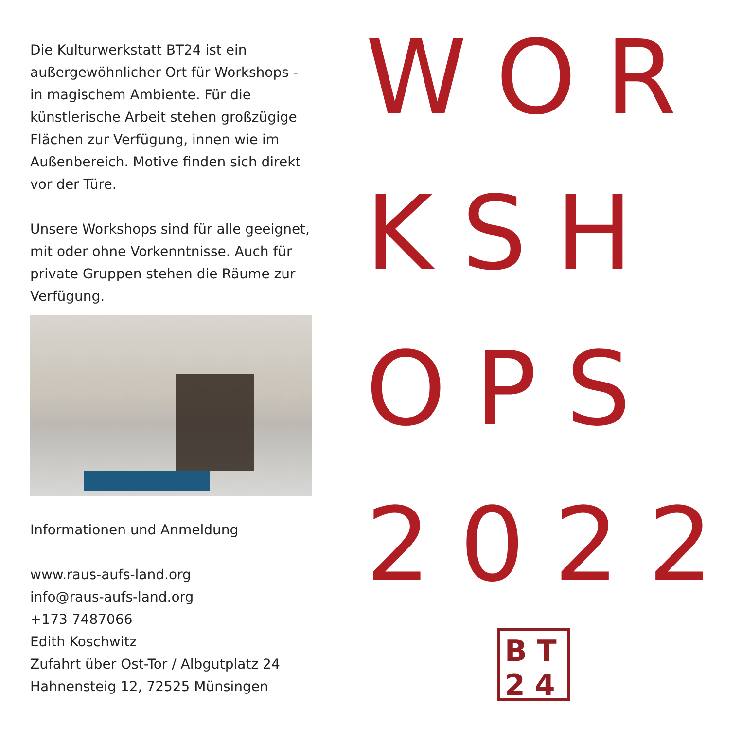Die Kulturwerkstatt BT24 ist ein außergewöhnlicher Ort für Workshops - in magischem Ambiente. Für die künstlerische Arbeit stehen großzügige Flächen zur Verfügung, innen wie im Außenbereich. Motive finden sich direkt vor der Türe.
Unsere Workshops sind für alle geeignet, mit oder ohne Vorkenntnisse. Auch für private Gruppen stehen die Räume zur Verfügung.
Informationen und Anmeldung
www.raus-aufs-land.org
info@raus-aufs-land.org
+173 7487066
Edith Koschwitz
Zufahrt über Ost-Tor / Albgutplatz 24
Hahnensteig 12, 72525 Münsingen
WOR
KSH
OPS
2022
BT
24